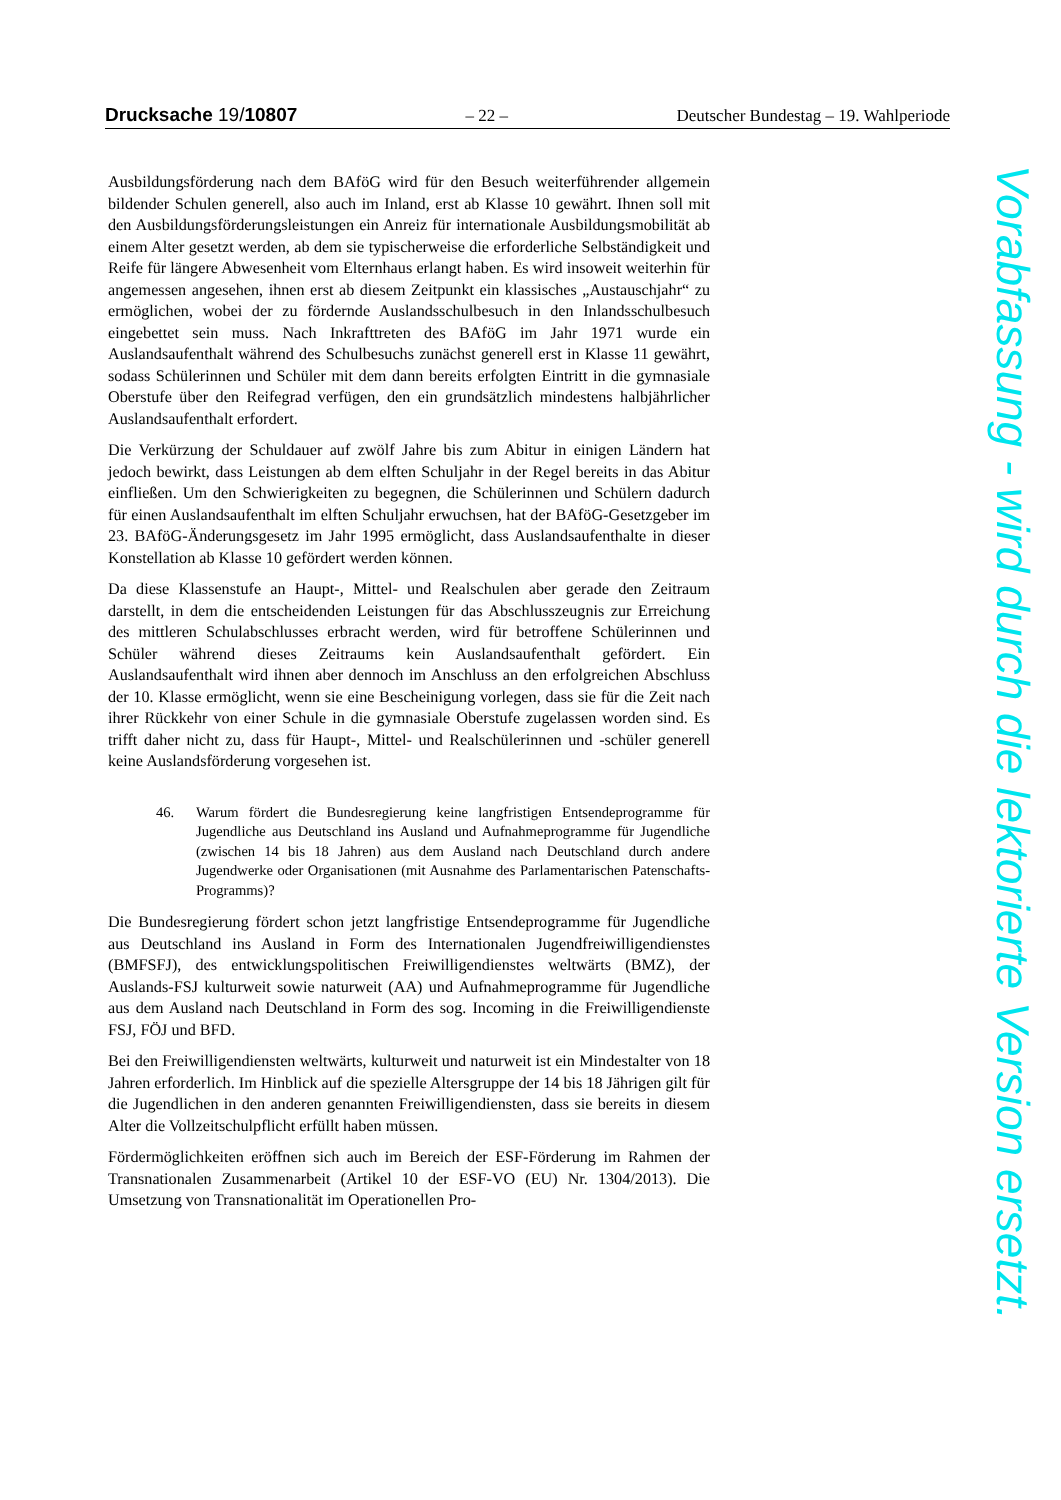Drucksache 19/10807 – 22 – Deutscher Bundestag – 19. Wahlperiode
Ausbildungsförderung nach dem BAföG wird für den Besuch weiterführender allgemein bildender Schulen generell, also auch im Inland, erst ab Klasse 10 gewährt. Ihnen soll mit den Ausbildungsförderungsleistungen ein Anreiz für internationale Ausbildungsmobilität ab einem Alter gesetzt werden, ab dem sie typischerweise die erforderliche Selbständigkeit und Reife für längere Abwesenheit vom Elternhaus erlangt haben. Es wird insoweit weiterhin für angemessen angesehen, ihnen erst ab diesem Zeitpunkt ein klassisches „Austauschjahr“ zu ermöglichen, wobei der zu fördernde Auslandsschulbesuch in den Inlandsschulbesuch eingebettet sein muss. Nach Inkrafttreten des BAföG im Jahr 1971 wurde ein Auslandsaufenthalt während des Schulbesuchs zunächst generell erst in Klasse 11 gewährt, sodass Schülerinnen und Schüler mit dem dann bereits erfolgten Eintritt in die gymnasiale Oberstufe über den Reifegrad verfügen, den ein grundsätzlich mindestens halbjährlicher Auslandsaufenthalt erfordert.
Die Verkürzung der Schuldauer auf zwölf Jahre bis zum Abitur in einigen Ländern hat jedoch bewirkt, dass Leistungen ab dem elften Schuljahr in der Regel bereits in das Abitur einfließen. Um den Schwierigkeiten zu begegnen, die Schülerinnen und Schülern dadurch für einen Auslandsaufenthalt im elften Schuljahr erwuchsen, hat der BAföG-Gesetzgeber im 23. BAföG-Änderungsgesetz im Jahr 1995 ermöglicht, dass Auslandsaufenthalte in dieser Konstellation ab Klasse 10 gefördert werden können.
Da diese Klassenstufe an Haupt-, Mittel- und Realschulen aber gerade den Zeitraum darstellt, in dem die entscheidenden Leistungen für das Abschlusszeugnis zur Erreichung des mittleren Schulabschlusses erbracht werden, wird für betroffene Schülerinnen und Schüler während dieses Zeitraums kein Auslandsaufenthalt gefördert. Ein Auslandsaufenthalt wird ihnen aber dennoch im Anschluss an den erfolgreichen Abschluss der 10. Klasse ermöglicht, wenn sie eine Bescheinigung vorlegen, dass sie für die Zeit nach ihrer Rückkehr von einer Schule in die gymnasiale Oberstufe zugelassen worden sind. Es trifft daher nicht zu, dass für Haupt-, Mittel- und Realschülerinnen und -schüler generell keine Auslandsförderung vorgesehen ist.
46. Warum fördert die Bundesregierung keine langfristigen Entsendeprogramme für Jugendliche aus Deutschland ins Ausland und Aufnahmeprogramme für Jugendliche (zwischen 14 bis 18 Jahren) aus dem Ausland nach Deutschland durch andere Jugendwerke oder Organisationen (mit Ausnahme des Parlamentarischen Patenschafts-Programms)?
Die Bundesregierung fördert schon jetzt langfristige Entsendeprogramme für Jugendliche aus Deutschland ins Ausland in Form des Internationalen Jugendfreiwilligendienstes (BMFSFJ), des entwicklungspolitischen Freiwilligendienstes weltwärts (BMZ), der Auslands-FSJ kulturweit sowie naturweit (AA) und Aufnahmeprogramme für Jugendliche aus dem Ausland nach Deutschland in Form des sog. Incoming in die Freiwilligendienste FSJ, FÖJ und BFD.
Bei den Freiwilligendiensten weltwärts, kulturweit und naturweit ist ein Mindestalter von 18 Jahren erforderlich. Im Hinblick auf die spezielle Altersgruppe der 14 bis 18 Jährigen gilt für die Jugendlichen in den anderen genannten Freiwilligendiensten, dass sie bereits in diesem Alter die Vollzeitschulpflicht erfüllt haben müssen.
Fördermöglichkeiten eröffnen sich auch im Bereich der ESF-Förderung im Rahmen der Transnationalen Zusammenarbeit (Artikel 10 der ESF-VO (EU) Nr. 1304/2013). Die Umsetzung von Transnationalität im Operationellen Pro-
Vorabfassung - wird durch die lektorierte Version ersetzt.